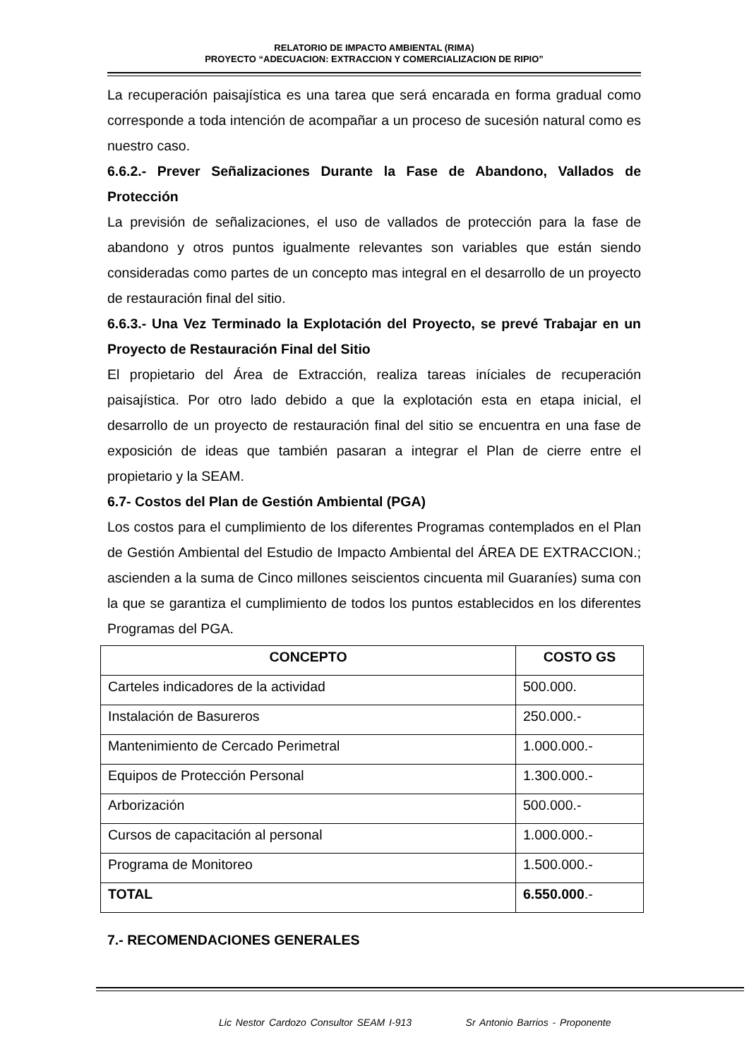RELATORIO DE IMPACTO AMBIENTAL (RIMA)
PROYECTO “ADECUACION: EXTRACCION Y COMERCIALIZACION DE RIPIO”
La recuperación paisajística es una tarea que será encarada en forma gradual como corresponde a toda intención de acompañar a un proceso de sucesión natural como es nuestro caso.
6.6.2.- Prever Señalizaciones Durante la Fase de Abandono, Vallados de Protección
La previsión de señalizaciones, el uso de vallados de protección para la fase de abandono y otros puntos igualmente relevantes son variables que están siendo consideradas como partes de un concepto mas integral en el desarrollo de un proyecto de restauración final del sitio.
6.6.3.- Una Vez Terminado la Explotación del Proyecto, se prevé Trabajar en un Proyecto de Restauración Final del Sitio
El propietario del Área de Extracción, realiza tareas iníciales de recuperación paisajística. Por otro lado debido a que la explotación esta en etapa inicial, el desarrollo de un proyecto de restauración final del sitio se encuentra en una fase de exposición de ideas que también pasaran a integrar el Plan de cierre entre el propietario y la SEAM.
6.7- Costos del Plan de Gestión Ambiental (PGA)
Los costos para el cumplimiento de los diferentes Programas contemplados en el Plan de Gestión Ambiental del Estudio de Impacto Ambiental del ÁREA DE EXTRACCION.; ascienden a la suma de Cinco millones seiscientos cincuenta mil Guaraníes) suma con la que se garantiza el cumplimiento de todos los puntos establecidos en los diferentes Programas del PGA.
| CONCEPTO | COSTO GS |
| --- | --- |
| Carteles indicadores de la actividad | 500.000. |
| Instalación de Basureros | 250.000.- |
| Mantenimiento de Cercado Perimetral | 1.000.000.- |
| Equipos de Protección Personal | 1.300.000.- |
| Arborización | 500.000.- |
| Cursos de capacitación al personal | 1.000.000.- |
| Programa de Monitoreo | 1.500.000.- |
| TOTAL | 6.550.000 .- |
7.- RECOMENDACIONES GENERALES
Lic Nestor Cardozo Consultor SEAM I-913 Sr Antonio Barrios - Proponente